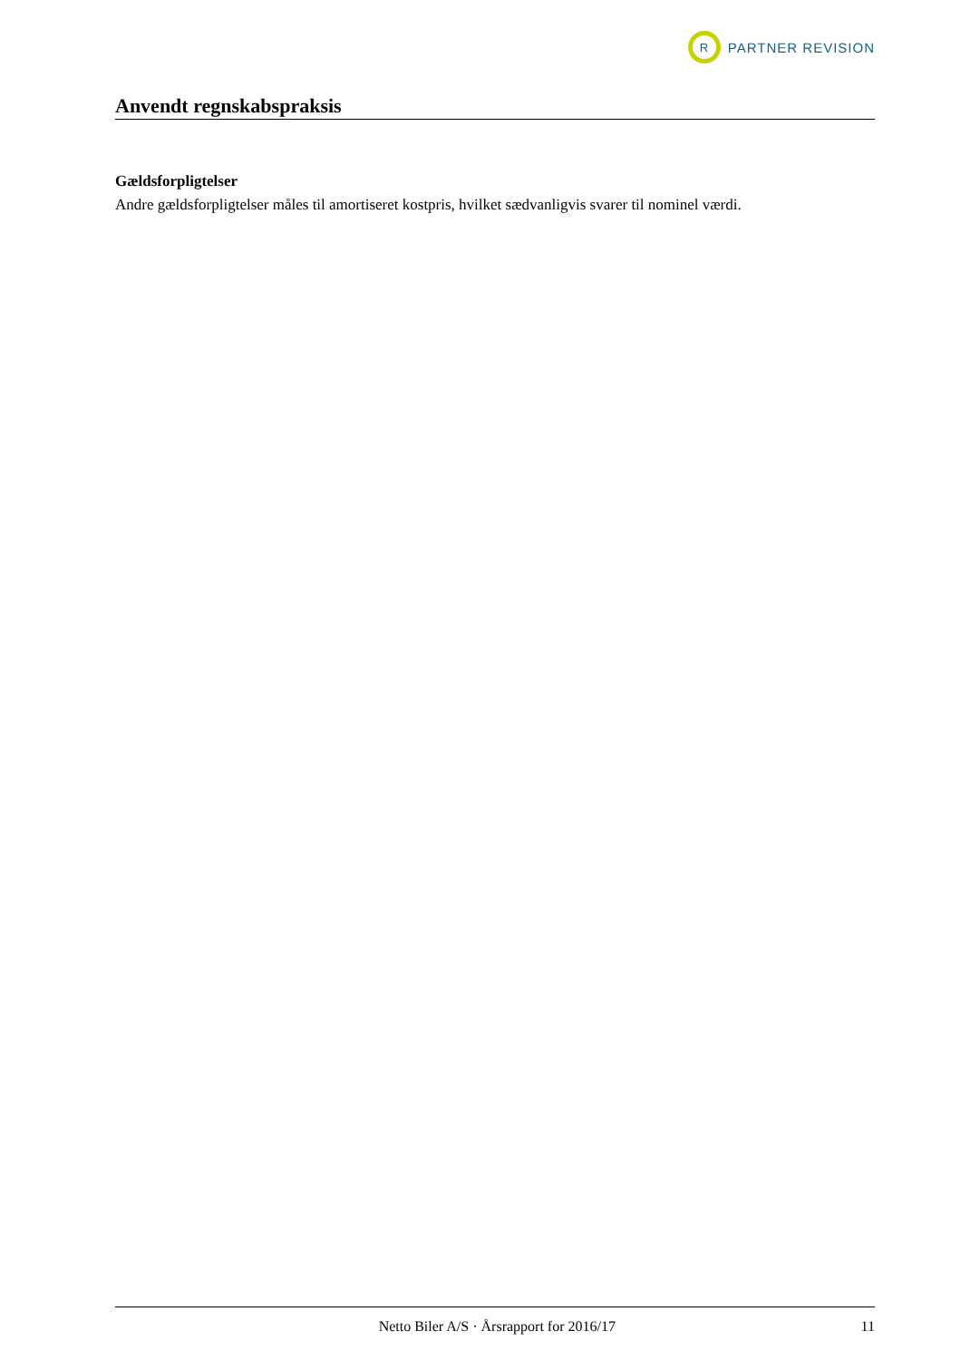R
PARTNER REVISION
Anvendt regnskabspraksis
Gældsforpligtelser
Andre gældsforpligtelser måles til amortiseret kostpris, hvilket sædvanligvis svarer til nominel værdi.
Netto Biler A/S · Årsrapport for 2016/17 11